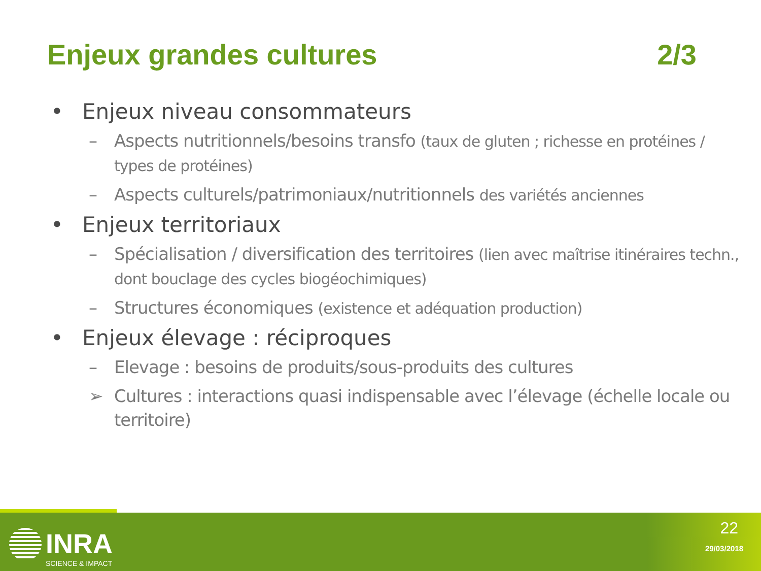Enjeux grandes cultures 2/3
• Enjeux niveau consommateurs
– Aspects nutritionnels/besoins transfo (taux de gluten ; richesse en protéines / types de protéines)
– Aspects culturels/patrimoniaux/nutritionnels des variétés anciennes
• Enjeux territoriaux
– Spécialisation / diversification des territoires (lien avec maîtrise itinéraires techn., dont bouclage des cycles biogéochimiques)
– Structures économiques (existence et adéquation production)
• Enjeux élevage : réciproques
– Elevage : besoins de produits/sous-produits des cultures
➢ Cultures : interactions quasi indispensable avec l’élevage (échelle locale ou territoire)
INRA
SCIENCE & IMPACT
22
29/03/2018